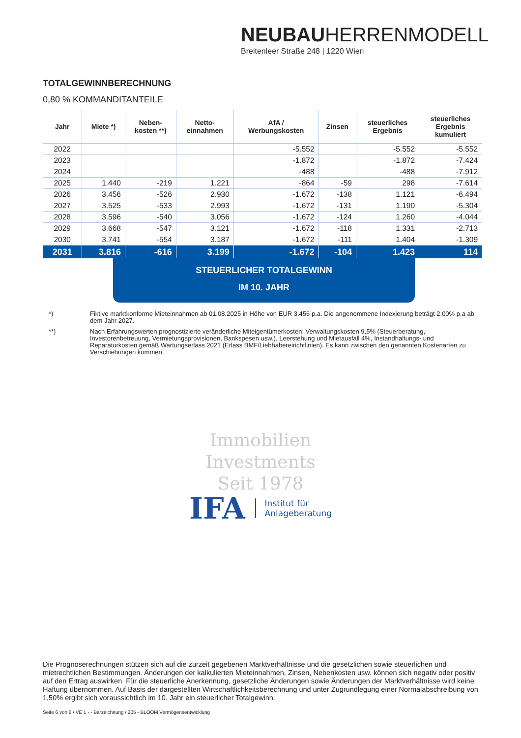NEUBAUHERRENMODELL
Breitenleer Straße 248 | 1220 Wien
TOTALGEWINNBERECHNUNG
0,80 % KOMMANDITANTEILE
| Jahr | Miete *) | Neben- kosten **) | Netto- einnahmen | AfA / Werbungskosten | Zinsen | steuerliches Ergebnis | steuerliches Ergebnis kumuliert |
| --- | --- | --- | --- | --- | --- | --- | --- |
| 2022 | | | | -5.552 | | -5.552 | -5.552 |
| 2023 | | | | -1.872 | | -1.872 | -7.424 |
| 2024 | | | | -488 | | -488 | -7.912 |
| 2025 | 1.440 | -219 | 1.221 | -864 | -59 | 298 | -7.614 |
| 2026 | 3.456 | -526 | 2.930 | -1.672 | -138 | 1.121 | -6.494 |
| 2027 | 3.525 | -533 | 2.993 | -1.672 | -131 | 1.190 | -5.304 |
| 2028 | 3.596 | -540 | 3.056 | -1.672 | -124 | 1.260 | -4.044 |
| 2029 | 3.668 | -547 | 3.121 | -1.672 | -118 | 1.331 | -2.713 |
| 2030 | 3.741 | -554 | 3.187 | -1.672 | -111 | 1.404 | -1.309 |
| 2031 | 3.816 | -616 | 3.199 | -1.672 | -104 | 1.423 | 114 |
STEUERLICHER TOTALGEWINN
IM 10. JAHR
*) Fiktive marktkonforme Mieteinnahmen ab 01.08.2025 in Höhe von EUR 3.456 p.a. Die angenommene Indexierung beträgt 2,00% p.a ab dem Jahr 2027.
**) Nach Erfahrungswerten prognostizierte veränderliche Miteigentümerkosten: Verwaltungskosten 9,5% (Steuerberatung, Investorenbetreuung, Vermietungsprovisionen, Bankspesen usw.), Leerstehung und Mietausfall 4%, Instandhaltungs- und Reparaturkosten gemäß Wartungserlass 2021 (Erlass BMF/Liebhabereirichtlinien). Es kann zwischen den genannten Kostenarten zu Verschiebungen kommen.
Immobilien
Investments
Seit 1978
IFA Institut für
Anlageberatung
Die Prognoserechnungen stützen sich auf die zurzeit gegebenen Marktverhältnisse und die gesetzlichen sowie steuerlichen und mietrechtlichen Bestimmungen. Änderungen der kalkulierten Mieteinnahmen, Zinsen, Nebenkosten usw. können sich negativ oder positiv auf den Ertrag auswirken. Für die steuerliche Anerkennung, gesetzliche Änderungen sowie Änderungen der Marktverhältnisse wird keine Haftung übernommen. Auf Basis der dargestellten Wirtschaftlichkeitsberechnung und unter Zugrundlegung einer Normalabschreibung von 1,50% ergibt sich voraussichtlich im 10. Jahr ein steuerlicher Totalgewinn.
Seite 6 von 6 / VE 1 - - Barzeichnung / 205 - BLOOM Vermögensentwicklung